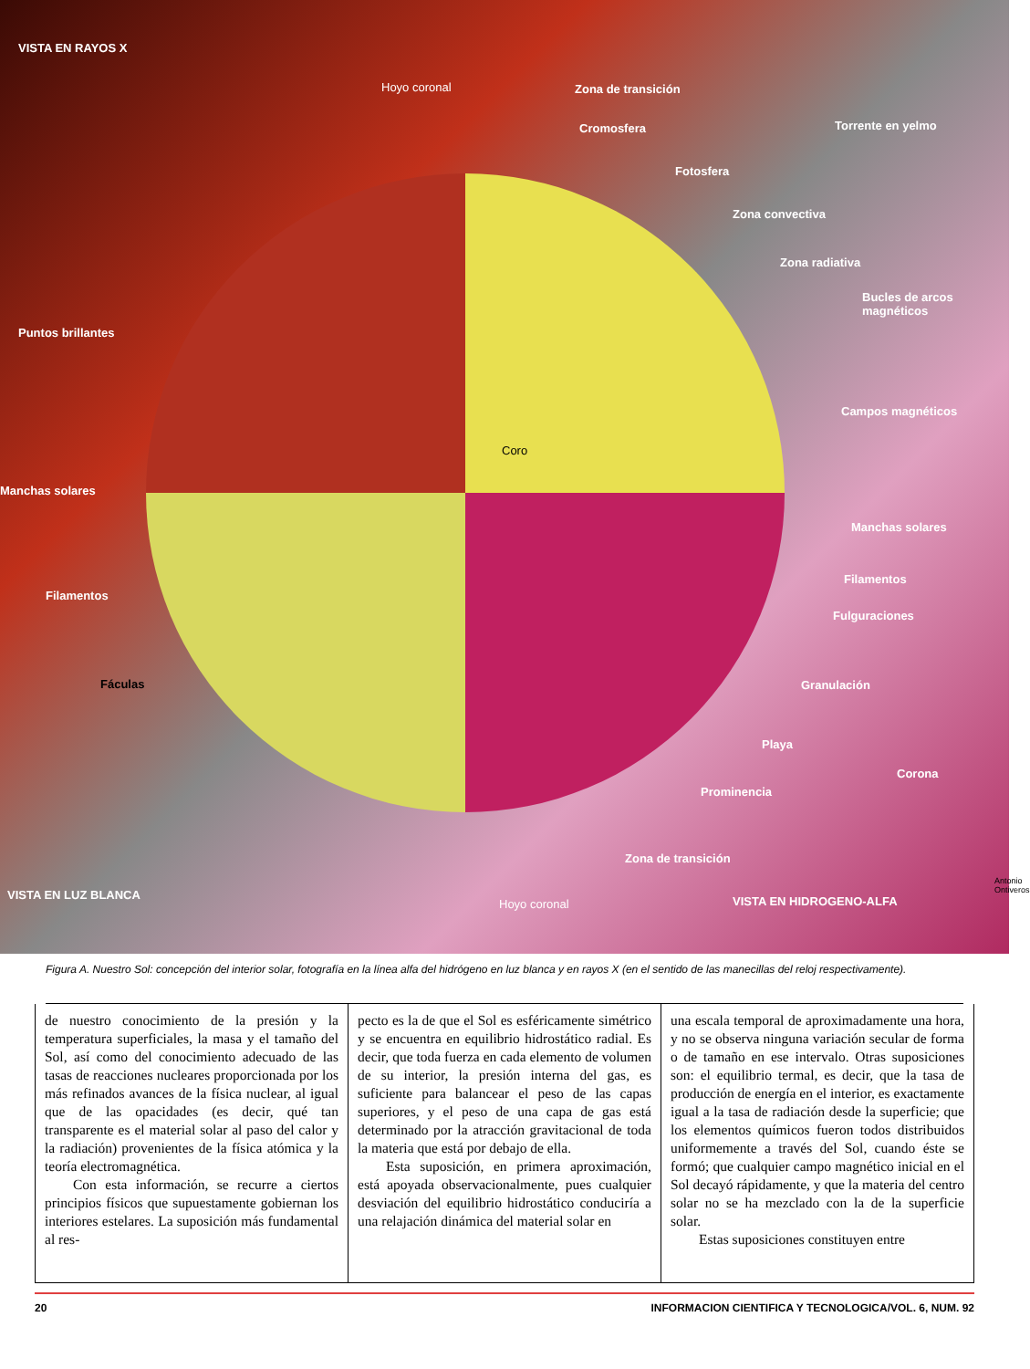VISTA EN RAYOS X
Hoyo coronal Zona de transición
Cromosfera Torrente en yelmo
Fotosfera
Zona convectiva
Zona radiativa
Bucles de arcos magnéticos
Puntos brillantes
Campos magnéticos
Coro
Manchas solares
Manchas solares
Filamentos
Filamentos
Fulguraciones
Fáculas Granulación
Playa
Corona
Prominencia
Zona de transición
VISTA EN LUZ BLANCA
Hoyo coronal VISTA EN HIDROGENO-ALFA
Antonio Ontiveros
Figura A. Nuestro Sol: concepción del interior solar, fotografía en la línea alfa del hidrógeno en luz blanca y en rayos X (en el sentido de las manecillas del reloj respectivamente).
de nuestro conocimiento de la presión y la temperatura superficiales, la masa y el tamaño del Sol, así como del conocimiento adecuado de las tasas de reacciones nucleares proporcionada por los más refinados avances de la física nuclear, al igual que de las opacidades (es decir, qué tan transparente es el material solar al paso del calor y la radiación) provenientes de la física atómica y la teoría electromagnética.
Con esta información, se recurre a ciertos principios físicos que supuestamente gobiernan los interiores estelares. La suposición más fundamental al res-
pecto es la de que el Sol es esféricamente simétrico y se encuentra en equilibrio hidrostático radial. Es decir, que toda fuerza en cada elemento de volumen de su interior, la presión interna del gas, es suficiente para balancear el peso de las capas superiores, y el peso de una capa de gas está determinado por la atracción gravitacional de toda la materia que está por debajo de ella.
Esta suposición, en primera aproximación, está apoyada observacionalmente, pues cualquier desviación del equilibrio hidrostático conduciría a una relajación dinámica del material solar en
una escala temporal de aproximadamente una hora, y no se observa ninguna variación secular de forma o de tamaño en ese intervalo. Otras suposiciones son: el equilibrio termal, es decir, que la tasa de producción de energía en el interior, es exactamente igual a la tasa de radiación desde la superficie; que los elementos químicos fueron todos distribuidos uniformemente a través del Sol, cuando éste se formó; que cualquier campo magnético inicial en el Sol decayó rápidamente, y que la materia del centro solar no se ha mezclado con la de la superficie solar.
Estas suposiciones constituyen entre
20 INFORMACION CIENTIFICA Y TECNOLOGICA/VOL. 6, NUM. 92